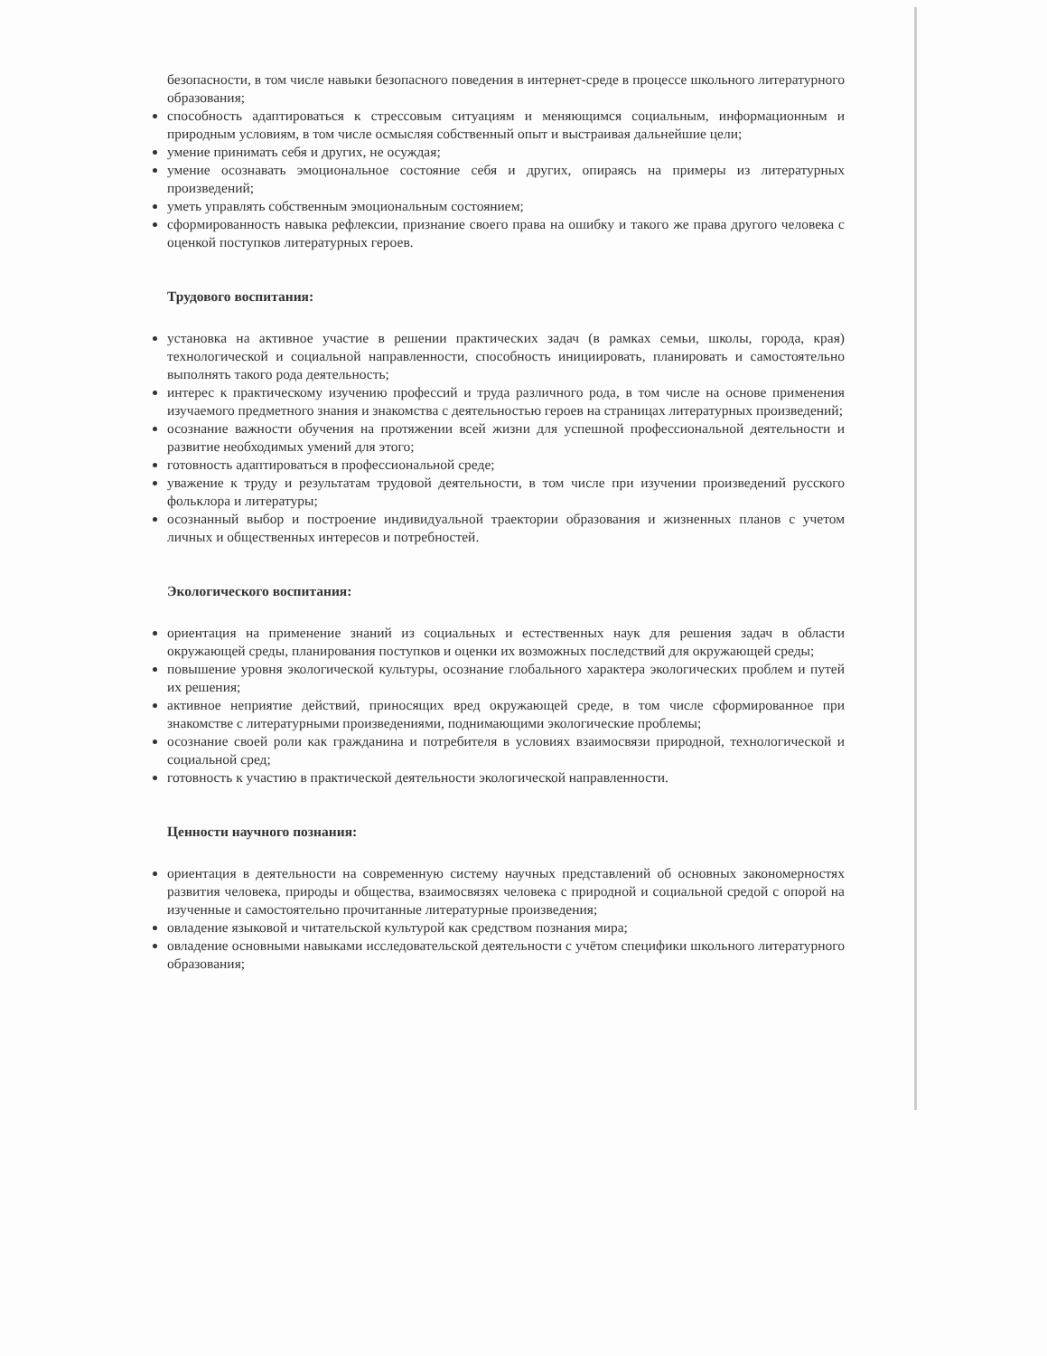безопасности, в том числе навыки безопасного поведения в интернет-среде в процессе школьного литературного образования;
способность адаптироваться к стрессовым ситуациям и меняющимся социальным, информационным и природным условиям, в том числе осмысляя собственный опыт и выстраивая дальнейшие цели;
умение принимать себя и других, не осуждая;
умение осознавать эмоциональное состояние себя и других, опираясь на примеры из литературных произведений;
уметь управлять собственным эмоциональным состоянием;
сформированность навыка рефлексии, признание своего права на ошибку и такого же права другого человека с оценкой поступков литературных героев.
Трудового воспитания:
установка на активное участие в решении практических задач (в рамках семьи, школы, города, края) технологической и социальной направленности, способность инициировать, планировать и самостоятельно выполнять такого рода деятельность;
интерес к практическому изучению профессий и труда различного рода, в том числе на основе применения изучаемого предметного знания и знакомства с деятельностью героев на страницах литературных произведений;
осознание важности обучения на протяжении всей жизни для успешной профессиональной деятельности и развитие необходимых умений для этого;
готовность адаптироваться в профессиональной среде;
уважение к труду и результатам трудовой деятельности, в том числе при изучении произведений русского фольклора и литературы;
осознанный выбор и построение индивидуальной траектории образования и жизненных планов с учетом личных и общественных интересов и потребностей.
Экологического воспитания:
ориентация на применение знаний из социальных и естественных наук для решения задач в области окружающей среды, планирования поступков и оценки их возможных последствий для окружающей среды;
повышение уровня экологической культуры, осознание глобального характера экологических проблем и путей их решения;
активное неприятие действий, приносящих вред окружающей среде, в том числе сформированное при знакомстве с литературными произведениями, поднимающими экологические проблемы;
осознание своей роли как гражданина и потребителя в условиях взаимосвязи природной, технологической и социальной сред;
готовность к участию в практической деятельности экологической направленности.
Ценности научного познания:
ориентация в деятельности на современную систему научных представлений об основных закономерностях развития человека, природы и общества, взаимосвязях человека с природной и социальной средой с опорой на изученные и самостоятельно прочитанные литературные произведения;
овладение языковой и читательской культурой как средством познания мира;
овладение основными навыками исследовательской деятельности с учётом специфики школьного литературного образования;